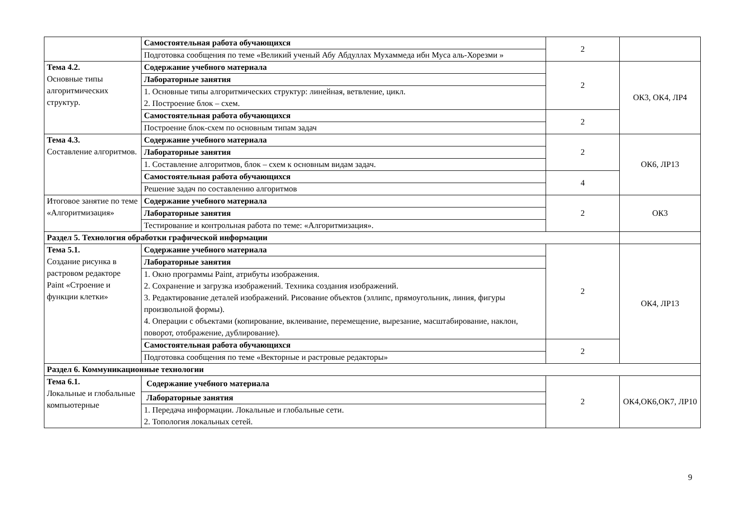| | Самостоятельная работа обучающихся | 2 | |
| | Подготовка сообщения по теме «Великий ученый Абу Абдуллах Мухаммеда ибн Муса аль-Хорезми » | | |
| Тема 4.2. Основные типы алгоритмических структур. | Содержание учебного материала | 2 | ОК3, ОК4, ЛР4 |
| | Лабораторные занятия | | |
| | 1. Основные типы алгоритмических структур: линейная, ветвление, цикл. 2. Построение блок – схем. | | |
| | Самостоятельная работа обучающихся | 2 | |
| | Построение блок-схем по основным типам задач | | |
| Тема 4.3. Составление алгоритмов. | Содержание учебного материала | 2 | ОК6, ЛР13 |
| | Лабораторные занятия | | |
| | 1. Составление алгоритмов, блок – схем к основным видам задач. | | |
| | Самостоятельная работа обучающихся | 4 | |
| | Решение задач по составлению алгоритмов | | |
| Итоговое занятие по теме «Алгоритмизация» | Содержание учебного материала | 2 | ОК3 |
| | Лабораторные занятия | | |
| | Тестирование и контрольная работа по теме: «Алгоритмизация». | | |
| Раздел 5. Технология обработки графической информации | | | |
| Тема 5.1. Создание рисунка в растровом редакторе Paint «Строение и функции клетки» | Содержание учебного материала | 2 | ОК4, ЛР13 |
| | Лабораторные занятия | | |
| | 1. Окно программы Paint, атрибуты изображения. 2. Сохранение и загрузка изображений. Техника создания изображений. 3. Редактирование деталей изображений. Рисование объектов (эллипс, прямоугольник, линия, фигуры произвольной формы). 4. Операции с объектами (копирование, вклеивание, перемещение, вырезание, масштабирование, наклон, поворот, отображение, дублирование). | | |
| | Самостоятельная работа обучающихся | 2 | |
| | Подготовка сообщения по теме «Векторные и растровые редакторы» | | |
| Раздел 6. Коммуникационные технологии | | | |
| Тема 6.1. Локальные и глобальные компьютерные | Содержание учебного материала | 2 | ОК4,ОК6,ОК7, ЛР10 |
| | Лабораторные занятия | | |
| | 1. Передача информации. Локальные и глобальные сети. 2. Топология локальных сетей. | | |
9